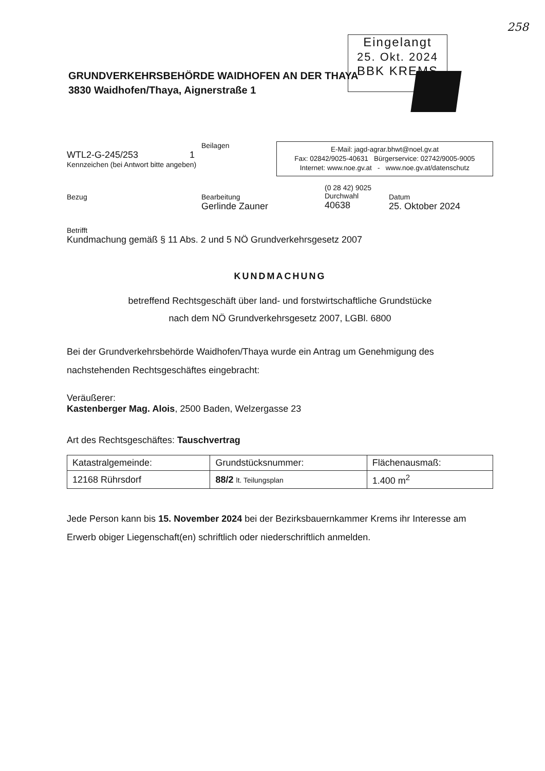258
Eingelangt
25. Okt. 2024
BBK KREMS
GRUNDVERKEHRSBEHÖRDE WAIDHOFEN AN DER THAYA
3830 Waidhofen/Thaya, Aignerstraße 1
Beilagen
WTL2-G-245/253 1
Kennzeichen (bei Antwort bitte angeben)
E-Mail: jagd-agrar.bhwt@noel.gv.at
Fax: 02842/9025-40631 Bürgerservice: 02742/9005-9005
Internet: www.noe.gv.at - www.noe.gv.at/datenschutz
Bezug Bearbeitung
Gerlinde Zauner
(0 28 42) 9025
Durchwahl
40638
Datum
25. Oktober 2024
Betrifft
Kundmachung gemäß § 11 Abs. 2 und 5 NÖ Grundverkehrsgesetz 2007
KUNDMACHUNG
betreffend Rechtsgeschäft über land- und forstwirtschaftliche Grundstücke
nach dem NÖ Grundverkehrsgesetz 2007, LGBl. 6800
Bei der Grundverkehrsbehörde Waidhofen/Thaya wurde ein Antrag um Genehmigung des nachstehenden Rechtsgeschäftes eingebracht:
Veräußerer:
Kastenberger Mag. Alois, 2500 Baden, Welzergasse 23
Art des Rechtsgeschäftes: Tauschvertrag
| Katastralgemeinde: | Grundstücksnummer: | Flächenausmaß: |
| 12168 Rührsdorf | 88/2 lt. Teilungsplan | 1.400 m<sup>2</sup> |
Jede Person kann bis 15. November 2024 bei der Bezirksbauernkammer Krems ihr Interesse am Erwerb obiger Liegenschaft(en) schriftlich oder niederschriftlich anmelden.